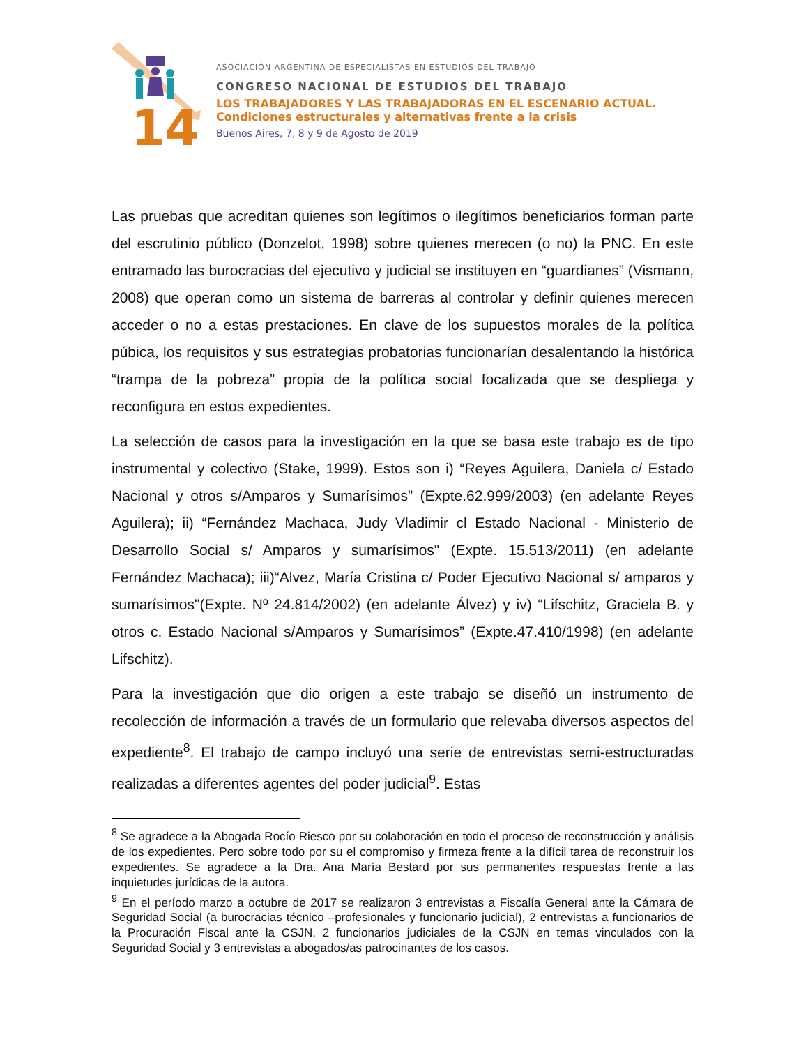14
ASOCIACIÓN ARGENTINA DE ESPECIALISTAS EN ESTUDIOS DEL TRABAJO
CONGRESO NACIONAL DE ESTUDIOS DEL TRABAJO
LOS TRABAJADORES Y LAS TRABAJADORAS EN EL ESCENARIO ACTUAL.
Condiciones estructurales y alternativas frente a la crisis
Buenos Aires, 7, 8 y 9 de Agosto de 2019
Las pruebas que acreditan quienes son legítimos o ilegítimos beneficiarios forman parte del escrutinio público (Donzelot, 1998) sobre quienes merecen (o no) la PNC. En este entramado las burocracias del ejecutivo y judicial se instituyen en “guardianes” (Vismann, 2008) que operan como un sistema de barreras al controlar y definir quienes merecen acceder o no a estas prestaciones. En clave de los supuestos morales de la política púbica, los requisitos y sus estrategias probatorias funcionarían desalentando la histórica “trampa de la pobreza” propia de la política social focalizada que se despliega y reconfigura en estos expedientes.
La selección de casos para la investigación en la que se basa este trabajo es de tipo instrumental y colectivo (Stake, 1999). Estos son i) “Reyes Aguilera, Daniela c/ Estado Nacional y otros s/Amparos y Sumarísimos” (Expte.62.999/2003) (en adelante Reyes Aguilera); ii) “Fernández Machaca, Judy Vladimir cl Estado Nacional - Ministerio de Desarrollo Social s/ Amparos y sumarísimos" (Expte. 15.513/2011) (en adelante Fernández Machaca); iii)“Alvez, María Cristina c/ Poder Ejecutivo Nacional s/ amparos y sumarísimos"(Expte. Nº 24.814/2002) (en adelante Álvez) y iv) “Lifschitz, Graciela B. y otros c. Estado Nacional s/Amparos y Sumarísimos” (Expte.47.410/1998) (en adelante Lifschitz).
Para la investigación que dio origen a este trabajo se diseñó un instrumento de recolección de información a través de un formulario que relevaba diversos aspectos del expediente<sup>8</sup>. El trabajo de campo incluyó una serie de entrevistas semi-estructuradas realizadas a diferentes agentes del poder judicial<sup>9</sup>. Estas
<sup>8</sup> Se agradece a la Abogada Rocío Riesco por su colaboración en todo el proceso de reconstrucción y análisis de los expedientes. Pero sobre todo por su el compromiso y firmeza frente a la difícil tarea de reconstruir los expedientes. Se agradece a la Dra. Ana María Bestard por sus permanentes respuestas frente a las inquietudes jurídicas de la autora.
<sup>9</sup> En el período marzo a octubre de 2017 se realizaron 3 entrevistas a Fiscalía General ante la Cámara de Seguridad Social (a burocracias técnico –profesionales y funcionario judicial), 2 entrevistas a funcionarios de la Procuración Fiscal ante la CSJN, 2 funcionarios judiciales de la CSJN en temas vinculados con la Seguridad Social y 3 entrevistas a abogados/as patrocinantes de los casos.